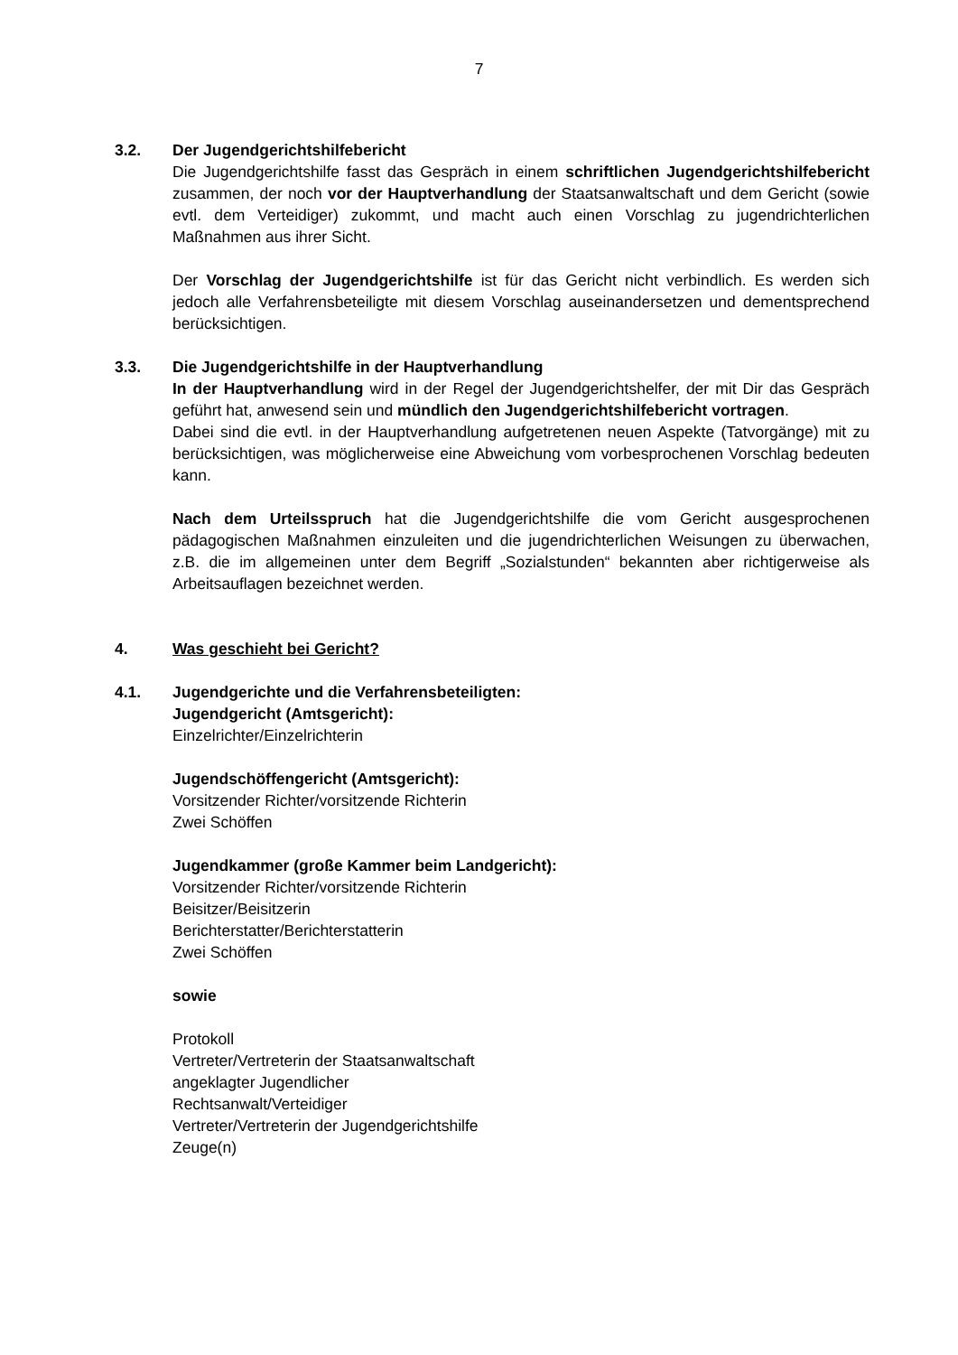7
3.2. Der Jugendgerichtshilfebericht
Die Jugendgerichtshilfe fasst das Gespräch in einem schriftlichen Jugendgerichtshilfebericht zusammen, der noch vor der Hauptverhandlung der Staatsanwaltschaft und dem Gericht (sowie evtl. dem Verteidiger) zukommt, und macht auch einen Vorschlag zu jugendrichterlichen Maßnahmen aus ihrer Sicht.
Der Vorschlag der Jugendgerichtshilfe ist für das Gericht nicht verbindlich. Es werden sich jedoch alle Verfahrensbeteiligte mit diesem Vorschlag auseinandersetzen und dementsprechend berücksichtigen.
3.3. Die Jugendgerichtshilfe in der Hauptverhandlung
In der Hauptverhandlung wird in der Regel der Jugendgerichtshelfer, der mit Dir das Gespräch geführt hat, anwesend sein und mündlich den Jugendgerichtshilfebericht vortragen.
Dabei sind die evtl. in der Hauptverhandlung aufgetretenen neuen Aspekte (Tatvorgänge) mit zu berücksichtigen, was möglicherweise eine Abweichung vom vorbesprochenen Vorschlag bedeuten kann.
Nach dem Urteilsspruch hat die Jugendgerichtshilfe die vom Gericht ausgesprochenen pädagogischen Maßnahmen einzuleiten und die jugendrichterlichen Weisungen zu überwachen, z.B. die im allgemeinen unter dem Begriff „Sozialstunden“ bekannten aber richtigerweise als Arbeitsauflagen bezeichnet werden.
4. Was geschieht bei Gericht?
4.1. Jugendgerichte und die Verfahrensbeteiligten:
Jugendgericht (Amtsgericht):
Einzelrichter/Einzelrichterin
Jugendschöffengericht (Amtsgericht):
Vorsitzender Richter/vorsitzende Richterin
Zwei Schöffen
Jugendkammer (große Kammer beim Landgericht):
Vorsitzender Richter/vorsitzende Richterin
Beisitzer/Beisitzerin
Berichterstatter/Berichterstatterin
Zwei Schöffen
sowie
Protokoll
Vertreter/Vertreterin der Staatsanwaltschaft
angeklagter Jugendlicher
Rechtsanwalt/Verteidiger
Vertreter/Vertreterin der Jugendgerichtshilfe
Zeuge(n)